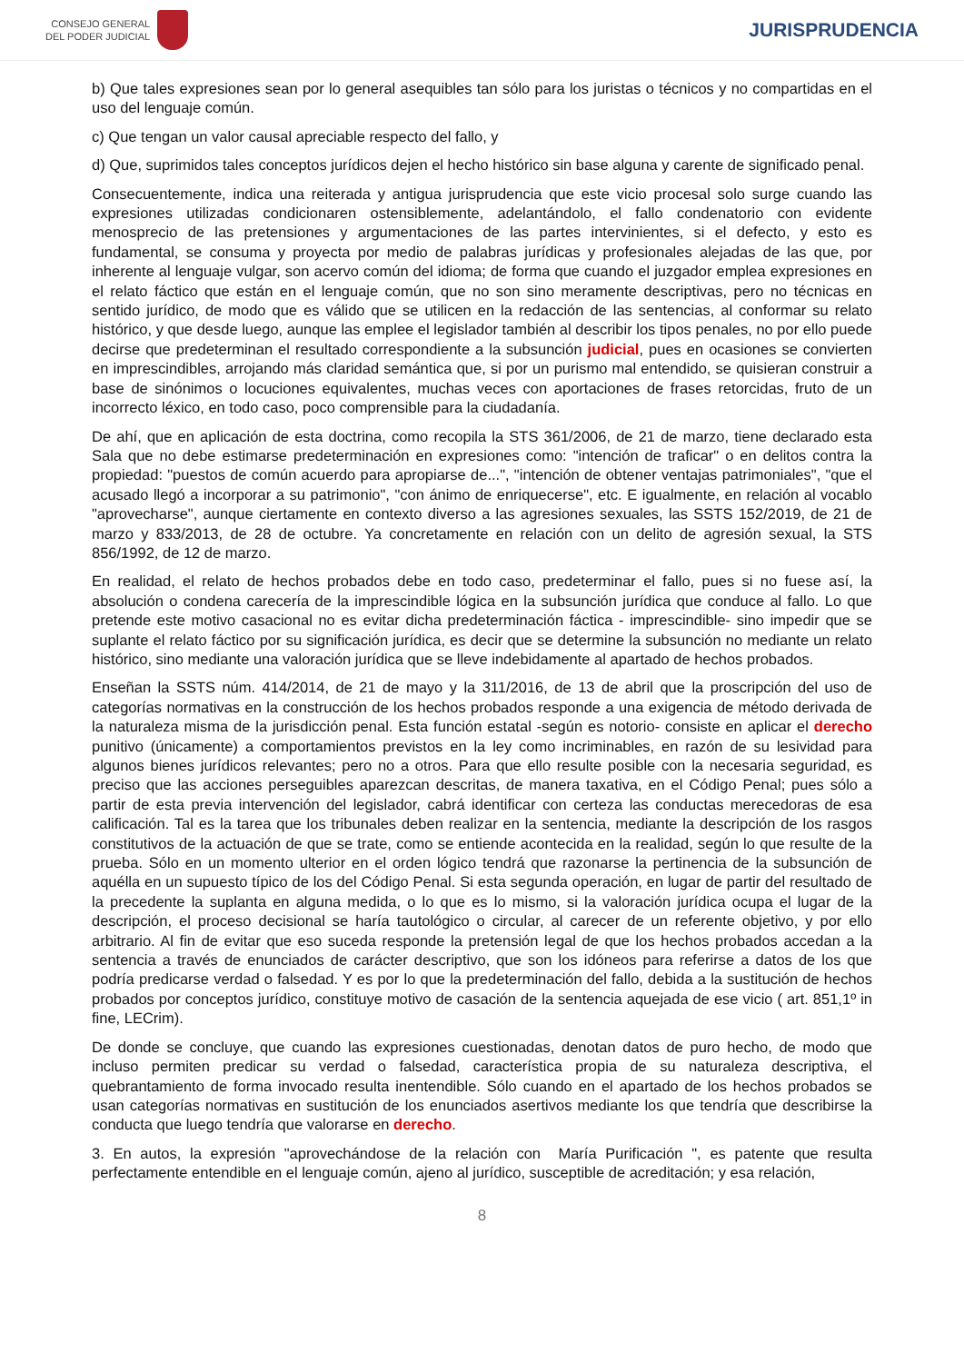CONSEJO GENERAL
DEL PODER JUDICIAL
JURISPRUDENCIA
b) Que tales expresiones sean por lo general asequibles tan sólo para los juristas o técnicos y no compartidas en el uso del lenguaje común.
c) Que tengan un valor causal apreciable respecto del fallo, y
d) Que, suprimidos tales conceptos jurídicos dejen el hecho histórico sin base alguna y carente de significado penal.
Consecuentemente, indica una reiterada y antigua jurisprudencia que este vicio procesal solo surge cuando las expresiones utilizadas condicionaren ostensiblemente, adelantándolo, el fallo condenatorio con evidente menosprecio de las pretensiones y argumentaciones de las partes intervinientes, si el defecto, y esto es fundamental, se consuma y proyecta por medio de palabras jurídicas y profesionales alejadas de las que, por inherente al lenguaje vulgar, son acervo común del idioma; de forma que cuando el juzgador emplea expresiones en el relato fáctico que están en el lenguaje común, que no son sino meramente descriptivas, pero no técnicas en sentido jurídico, de modo que es válido que se utilicen en la redacción de las sentencias, al conformar su relato histórico, y que desde luego, aunque las emplee el legislador también al describir los tipos penales, no por ello puede decirse que predeterminan el resultado correspondiente a la subsunción judicial, pues en ocasiones se convierten en imprescindibles, arrojando más claridad semántica que, si por un purismo mal entendido, se quisieran construir a base de sinónimos o locuciones equivalentes, muchas veces con aportaciones de frases retorcidas, fruto de un incorrecto léxico, en todo caso, poco comprensible para la ciudadanía.
De ahí, que en aplicación de esta doctrina, como recopila la STS 361/2006, de 21 de marzo, tiene declarado esta Sala que no debe estimarse predeterminación en expresiones como: "intención de traficar" o en delitos contra la propiedad: "puestos de común acuerdo para apropiarse de...", "intención de obtener ventajas patrimoniales", "que el acusado llegó a incorporar a su patrimonio", "con ánimo de enriquecerse", etc. E igualmente, en relación al vocablo "aprovecharse", aunque ciertamente en contexto diverso a las agresiones sexuales, las SSTS 152/2019, de 21 de marzo y 833/2013, de 28 de octubre. Ya concretamente en relación con un delito de agresión sexual, la STS 856/1992, de 12 de marzo.
En realidad, el relato de hechos probados debe en todo caso, predeterminar el fallo, pues si no fuese así, la absolución o condena carecería de la imprescindible lógica en la subsunción jurídica que conduce al fallo. Lo que pretende este motivo casacional no es evitar dicha predeterminación fáctica - imprescindible- sino impedir que se suplante el relato fáctico por su significación jurídica, es decir que se determine la subsunción no mediante un relato histórico, sino mediante una valoración jurídica que se lleve indebidamente al apartado de hechos probados.
Enseñan la SSTS núm. 414/2014, de 21 de mayo y la 311/2016, de 13 de abril que la proscripción del uso de categorías normativas en la construcción de los hechos probados responde a una exigencia de método derivada de la naturaleza misma de la jurisdicción penal. Esta función estatal -según es notorio- consiste en aplicar el derecho punitivo (únicamente) a comportamientos previstos en la ley como incriminables, en razón de su lesividad para algunos bienes jurídicos relevantes; pero no a otros. Para que ello resulte posible con la necesaria seguridad, es preciso que las acciones perseguibles aparezcan descritas, de manera taxativa, en el Código Penal; pues sólo a partir de esta previa intervención del legislador, cabrá identificar con certeza las conductas merecedoras de esa calificación. Tal es la tarea que los tribunales deben realizar en la sentencia, mediante la descripción de los rasgos constitutivos de la actuación de que se trate, como se entiende acontecida en la realidad, según lo que resulte de la prueba. Sólo en un momento ulterior en el orden lógico tendrá que razonarse la pertinencia de la subsunción de aquélla en un supuesto típico de los del Código Penal. Si esta segunda operación, en lugar de partir del resultado de la precedente la suplanta en alguna medida, o lo que es lo mismo, si la valoración jurídica ocupa el lugar de la descripción, el proceso decisional se haría tautológico o circular, al carecer de un referente objetivo, y por ello arbitrario. Al fin de evitar que eso suceda responde la pretensión legal de que los hechos probados accedan a la sentencia a través de enunciados de carácter descriptivo, que son los idóneos para referirse a datos de los que podría predicarse verdad o falsedad. Y es por lo que la predeterminación del fallo, debida a la sustitución de hechos probados por conceptos jurídico, constituye motivo de casación de la sentencia aquejada de ese vicio ( art. 851,1º in fine, LECrim).
De donde se concluye, que cuando las expresiones cuestionadas, denotan datos de puro hecho, de modo que incluso permiten predicar su verdad o falsedad, característica propia de su naturaleza descriptiva, el quebrantamiento de forma invocado resulta inentendible. Sólo cuando en el apartado de los hechos probados se usan categorías normativas en sustitución de los enunciados asertivos mediante los que tendría que describirse la conducta que luego tendría que valorarse en derecho.
3. En autos, la expresión "aprovechándose de la relación con María Purificación ", es patente que resulta perfectamente entendible en el lenguaje común, ajeno al jurídico, susceptible de acreditación; y esa relación,
8